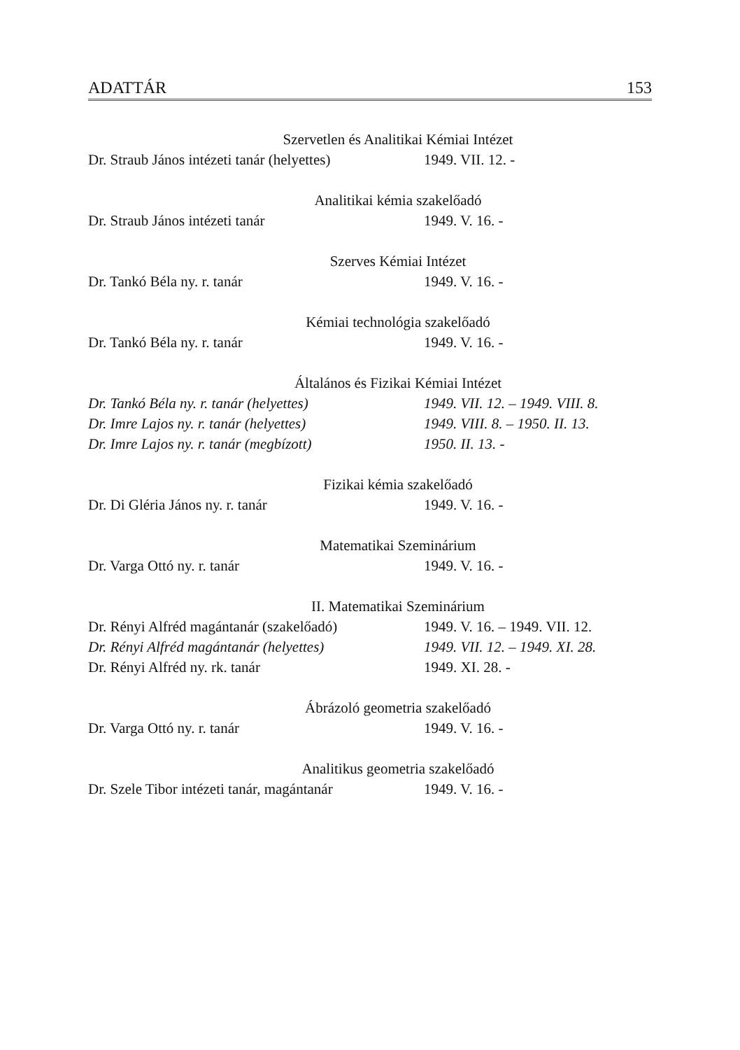ADATTÁR 153
Szervetlen és Analitikai Kémiai Intézet
| Dr. Straub János intézeti tanár (helyettes) | 1949. VII. 12. - |
Analitikai kémia szakelőadó
| Dr. Straub János intézeti tanár | 1949. V. 16. - |
Szerves Kémiai Intézet
| Dr. Tankó Béla ny. r. tanár | 1949. V. 16. - |
Kémiai technológia szakelőadó
| Dr. Tankó Béla ny. r. tanár | 1949. V. 16. - |
Általános és Fizikai Kémiai Intézet
| Dr. Tankó Béla ny. r. tanár (helyettes) | 1949. VII. 12. – 1949. VIII. 8. |
| Dr. Imre Lajos ny. r. tanár (helyettes) | 1949. VIII. 8. – 1950. II. 13. |
| Dr. Imre Lajos ny. r. tanár (megbízott) | 1950. II. 13. - |
Fizikai kémia szakelőadó
| Dr. Di Gléria János ny. r. tanár | 1949. V. 16. - |
Matematikai Szeminárium
| Dr. Varga Ottó ny. r. tanár | 1949. V. 16. - |
II. Matematikai Szeminárium
| Dr. Rényi Alfréd magántanár (szakelőadó) | 1949. V. 16. – 1949. VII. 12. |
| Dr. Rényi Alfréd magántanár (helyettes) | 1949. VII. 12. – 1949. XI. 28. |
| Dr. Rényi Alfréd ny. rk. tanár | 1949. XI. 28. - |
Ábrázoló geometria szakelőadó
| Dr. Varga Ottó ny. r. tanár | 1949. V. 16. - |
Analitikus geometria szakelőadó
| Dr. Szele Tibor intézeti tanár, magántanár | 1949. V. 16. - |